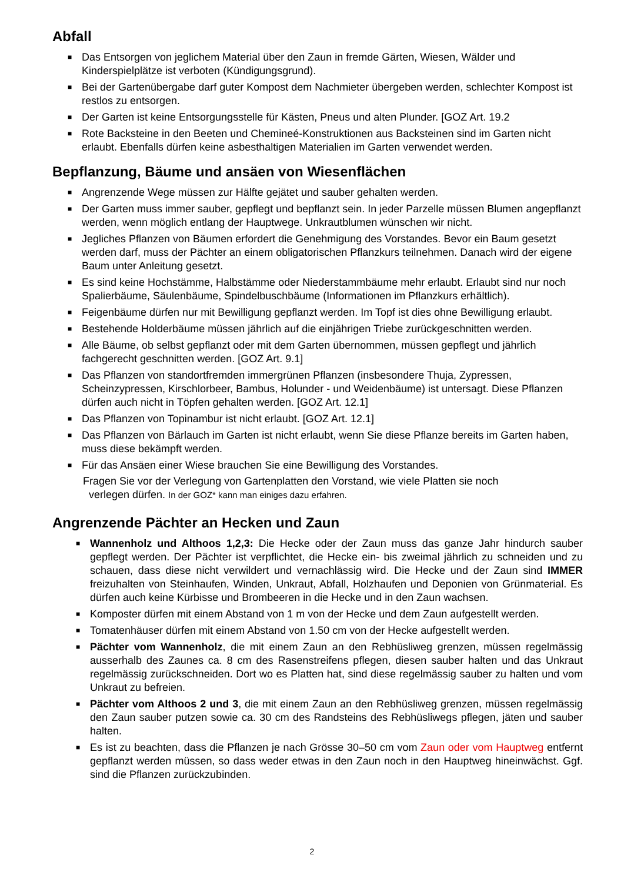Abfall
■ Das Entsorgen von jeglichem Material über den Zaun in fremde Gärten, Wiesen, Wälder und Kinderspielplätze ist verboten (Kündigungsgrund).
■ Bei der Gartenübergabe darf guter Kompost dem Nachmieter übergeben werden, schlechter Kompost ist restlos zu entsorgen.
■ Der Garten ist keine Entsorgungsstelle für Kästen, Pneus und alten Plunder. [GOZ Art. 19.2
■ Rote Backsteine in den Beeten und Chemineé-Konstruktionen aus Backsteinen sind im Garten nicht erlaubt. Ebenfalls dürfen keine asbesthaltigen Materialien im Garten verwendet werden.
Bepflanzung, Bäume und ansäen von Wiesenflächen
■ Angrenzende Wege müssen zur Hälfte gejätet und sauber gehalten werden.
■ Der Garten muss immer sauber, gepflegt und bepflanzt sein. In jeder Parzelle müssen Blumen angepflanzt werden, wenn möglich entlang der Hauptwege. Unkrautblumen wünschen wir nicht.
■ Jegliches Pflanzen von Bäumen erfordert die Genehmigung des Vorstandes. Bevor ein Baum gesetzt werden darf, muss der Pächter an einem obligatorischen Pflanzkurs teilnehmen. Danach wird der eigene Baum unter Anleitung gesetzt.
■ Es sind keine Hochstämme, Halbstämme oder Niederstammbäume mehr erlaubt. Erlaubt sind nur noch Spalierbäume, Säulenbäume, Spindelbuschbäume (Informationen im Pflanzkurs erhältlich).
■ Feigenbäume dürfen nur mit Bewilligung gepflanzt werden. Im Topf ist dies ohne Bewilligung erlaubt.
■ Bestehende Holderbäume müssen jährlich auf die einjährigen Triebe zurückgeschnitten werden.
■ Alle Bäume, ob selbst gepflanzt oder mit dem Garten übernommen, müssen gepflegt und jährlich fachgerecht geschnitten werden. [GOZ Art. 9.1]
■ Das Pflanzen von standortfremden immergrünen Pflanzen (insbesondere Thuja, Zypressen, Scheinzypressen, Kirschlorbeer, Bambus, Holunder - und Weidenbäume) ist untersagt. Diese Pflanzen dürfen auch nicht in Töpfen gehalten werden. [GOZ Art. 12.1]
■ Das Pflanzen von Topinambur ist nicht erlaubt. [GOZ Art. 12.1]
■ Das Pflanzen von Bärlauch im Garten ist nicht erlaubt, wenn Sie diese Pflanze bereits im Garten haben, muss diese bekämpft werden.
■ Für das Ansäen einer Wiese brauchen Sie eine Bewilligung des Vorstandes.
Fragen Sie vor der Verlegung von Gartenplatten den Vorstand, wie viele Platten sie noch
verlegen dürfen. In der GOZ* kann man einiges dazu erfahren.
Angrenzende Pächter an Hecken und Zaun
■ Wannenholz und Althoos 1,2,3: Die Hecke oder der Zaun muss das ganze Jahr hindurch sauber gepflegt werden. Der Pächter ist verpflichtet, die Hecke ein- bis zweimal jährlich zu schneiden und zu schauen, dass diese nicht verwildert und vernachlässig wird. Die Hecke und der Zaun sind IMMER freizuhalten von Steinhaufen, Winden, Unkraut, Abfall, Holzhaufen und Deponien von Grünmaterial. Es dürfen auch keine Kürbisse und Brombeeren in die Hecke und in den Zaun wachsen.
■ Komposter dürfen mit einem Abstand von 1 m von der Hecke und dem Zaun aufgestellt werden.
■ Tomatenhäuser dürfen mit einem Abstand von 1.50 cm von der Hecke aufgestellt werden.
■ Pächter vom Wannenholz, die mit einem Zaun an den Rebhüsliweg grenzen, müssen regelmässig ausserhalb des Zaunes ca. 8 cm des Rasenstreifens pflegen, diesen sauber halten und das Unkraut regelmässig zurückschneiden. Dort wo es Platten hat, sind diese regelmässig sauber zu halten und vom Unkraut zu befreien.
■ Pächter vom Althoos 2 und 3, die mit einem Zaun an den Rebhüsliweg grenzen, müssen regelmässig den Zaun sauber putzen sowie ca. 30 cm des Randsteins des Rebhüsliwegs pflegen, jäten und sauber halten.
■ Es ist zu beachten, dass die Pflanzen je nach Grösse 30–50 cm vom Zaun oder vom Hauptweg entfernt gepflanzt werden müssen, so dass weder etwas in den Zaun noch in den Hauptweg hineinwächst. Ggf. sind die Pflanzen zurückzubinden.
2